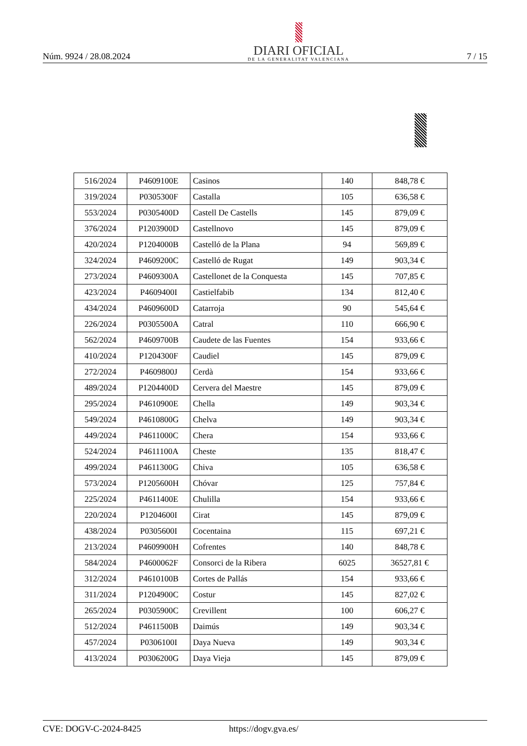Núm. 9924 / 28.08.2024
DIARI OFICIAL
DE LA GENERALITAT VALENCIANA
7 / 15
| 516/2024 | P4609100E | Casinos | 140 | 848,78 € |
| 319/2024 | P0305300F | Castalla | 105 | 636,58 € |
| 553/2024 | P0305400D | Castell De Castells | 145 | 879,09 € |
| 376/2024 | P1203900D | Castellnovo | 145 | 879,09 € |
| 420/2024 | P1204000B | Castelló de la Plana | 94 | 569,89 € |
| 324/2024 | P4609200C | Castelló de Rugat | 149 | 903,34 € |
| 273/2024 | P4609300A | Castellonet de la Conquesta | 145 | 707,85 € |
| 423/2024 | P4609400I | Castielfabib | 134 | 812,40 € |
| 434/2024 | P4609600D | Catarroja | 90 | 545,64 € |
| 226/2024 | P0305500A | Catral | 110 | 666,90 € |
| 562/2024 | P4609700B | Caudete de las Fuentes | 154 | 933,66 € |
| 410/2024 | P1204300F | Caudiel | 145 | 879,09 € |
| 272/2024 | P4609800J | Cerdà | 154 | 933,66 € |
| 489/2024 | P1204400D | Cervera del Maestre | 145 | 879,09 € |
| 295/2024 | P4610900E | Chella | 149 | 903,34 € |
| 549/2024 | P4610800G | Chelva | 149 | 903,34 € |
| 449/2024 | P4611000C | Chera | 154 | 933,66 € |
| 524/2024 | P4611100A | Cheste | 135 | 818,47 € |
| 499/2024 | P4611300G | Chiva | 105 | 636,58 € |
| 573/2024 | P1205600H | Chóvar | 125 | 757,84 € |
| 225/2024 | P4611400E | Chulilla | 154 | 933,66 € |
| 220/2024 | P1204600I | Cirat | 145 | 879,09 € |
| 438/2024 | P0305600I | Cocentaina | 115 | 697,21 € |
| 213/2024 | P4609900H | Cofrentes | 140 | 848,78 € |
| 584/2024 | P4600062F | Consorci de la Ribera | 6025 | 36527,81 € |
| 312/2024 | P4610100B | Cortes de Pallás | 154 | 933,66 € |
| 311/2024 | P1204900C | Costur | 145 | 827,02 € |
| 265/2024 | P0305900C | Crevillent | 100 | 606,27 € |
| 512/2024 | P4611500B | Daimús | 149 | 903,34 € |
| 457/2024 | P0306100I | Daya Nueva | 149 | 903,34 € |
| 413/2024 | P0306200G | Daya Vieja | 145 | 879,09 € |
CVE: DOGV-C-2024-8425 https://dogv.gva.es/